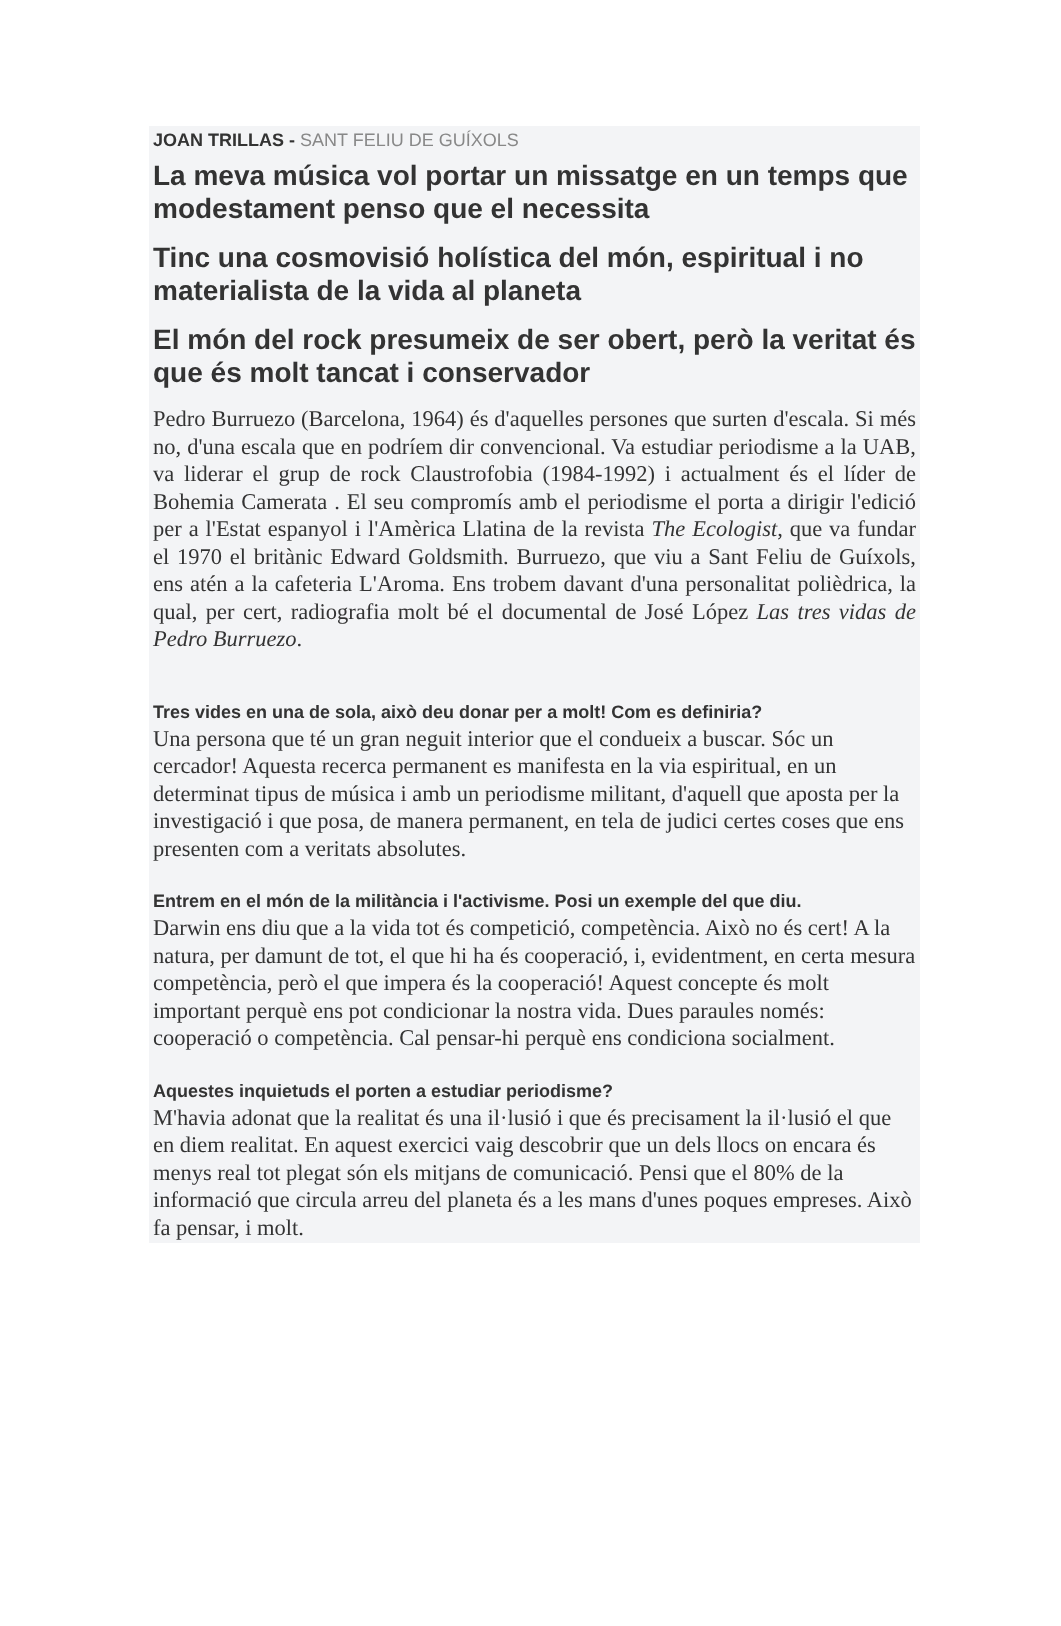JOAN TRILLAS - SANT FELIU DE GUÍXOLS
La meva música vol portar un missatge en un temps que modestament penso que el necessita
Tinc una cosmovisió holística del món, espiritual i no materialista de la vida al planeta
El món del rock presumeix de ser obert, però la veritat és que és molt tancat i conservador
Pedro Burruezo (Barcelona, 1964) és d'aquelles persones que surten d'escala. Si més no, d'una escala que en podríem dir convencional. Va estudiar periodisme a la UAB, va liderar el grup de rock Claustrofobia (1984-1992) i actualment és el líder de Bohemia Camerata . El seu compromís amb el periodisme el porta a dirigir l'edició per a l'Estat espanyol i l'Amèrica Llatina de la revista The Ecologist, que va fundar el 1970 el britànic Edward Goldsmith. Burruezo, que viu a Sant Feliu de Guíxols, ens atén a la cafeteria L'Aroma. Ens trobem davant d'una personalitat polièdrica, la qual, per cert, radiografia molt bé el documental de José López Las tres vidas de Pedro Burruezo.
Tres vides en una de sola, això deu donar per a molt! Com es definiria?
Una persona que té un gran neguit interior que el condueix a buscar. Sóc un cercador! Aquesta recerca permanent es manifesta en la via espiritual, en un determinat tipus de música i amb un periodisme militant, d'aquell que aposta per la investigació i que posa, de manera permanent, en tela de judici certes coses que ens presenten com a veritats absolutes.
Entrem en el món de la militància i l'activisme. Posi un exemple del que diu.
Darwin ens diu que a la vida tot és competició, competència. Això no és cert! A la natura, per damunt de tot, el que hi ha és cooperació, i, evidentment, en certa mesura competència, però el que impera és la cooperació! Aquest concepte és molt important perquè ens pot condicionar la nostra vida. Dues paraules només: cooperació o competència. Cal pensar-hi perquè ens condiciona socialment.
Aquestes inquietuds el porten a estudiar periodisme?
M'havia adonat que la realitat és una il·lusió i que és precisament la il·lusió el que en diem realitat. En aquest exercici vaig descobrir que un dels llocs on encara és menys real tot plegat són els mitjans de comunicació. Pensi que el 80% de la informació que circula arreu del planeta és a les mans d'unes poques empreses. Això fa pensar, i molt.